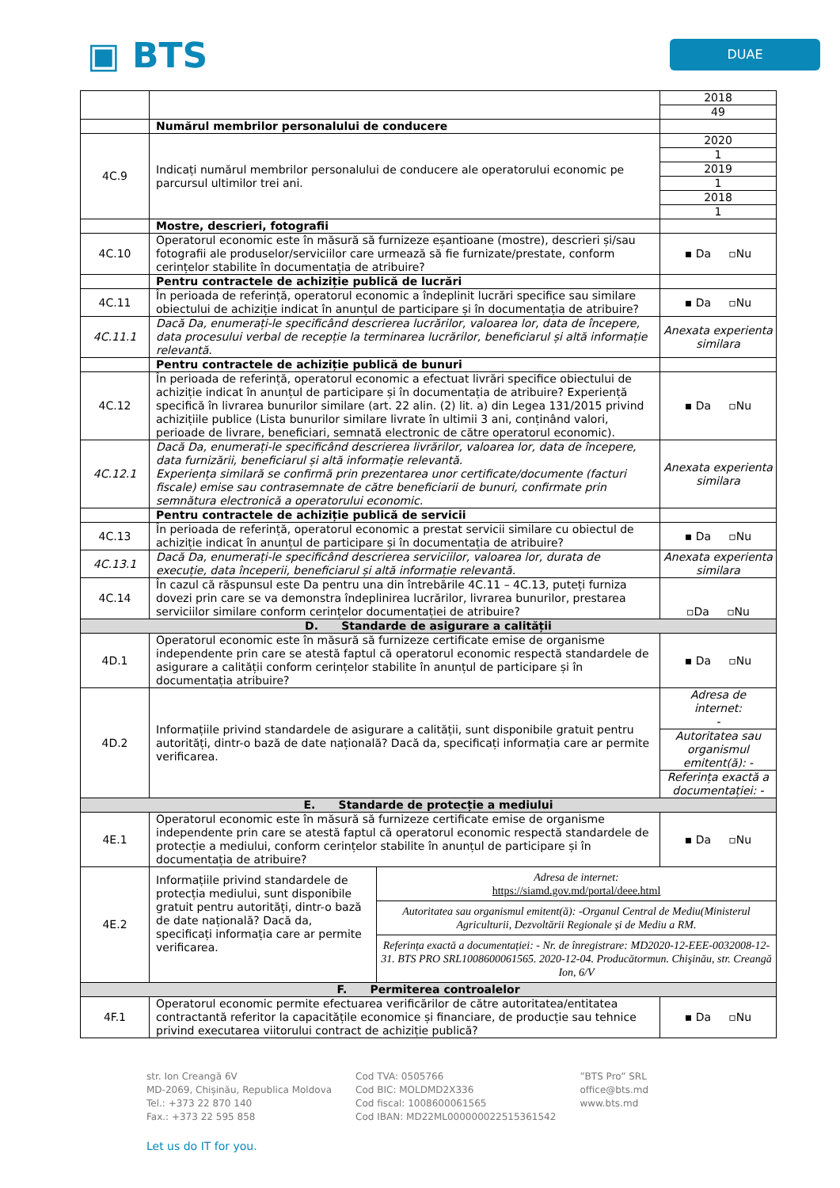▣ BTS
DUAE
| | | / 2018 / / 49 / |
| | Numărul membrilor personalului de conducere | |
| 4C.9 | Indicați numărul membrilor personalului de conducere ale operatorului economic pe parcursul ultimilor trei ani. | / 2020 / / 1 / / 2019 / / 1 / / 2018 / / 1 / |
| | Mostre, descrieri, fotografii | |
| 4C.10 | Operatorul economic este în măsură să furnizeze eșantioane (mostre), descrieri și/sau fotografii ale produselor/serviciilor care urmează să fie furnizate/prestate, conform cerințelor stabilite în documentația de atribuire? | ▪ Da ▫Nu |
| | Pentru contractele de achiziție publică de lucrări | |
| 4C.11 | În perioada de referință, operatorul economic a îndeplinit lucrări specifice sau similare obiectului de achiziție indicat în anunțul de participare și în documentația de atribuire? | ▪ Da ▫Nu |
| 4C.11.1 | Dacă Da, enumerați-le specificând descrierea lucrărilor, valoarea lor, data de începere, data procesului verbal de recepție la terminarea lucrărilor, beneficiarul și altă informație relevantă. | Anexata experienta similara |
| | Pentru contractele de achiziție publică de bunuri | |
| 4C.12 | În perioada de referință, operatorul economic a efectuat livrări specifice obiectului de achiziție indicat în anunțul de participare și în documentația de atribuire? Experiență specifică în livrarea bunurilor similare (art. 22 alin. (2) lit. a) din Legea 131/2015 privind achizițiile publice (Lista bunurilor similare livrate în ultimii 3 ani, conținând valori, perioade de livrare, beneficiari, semnată electronic de către operatorul economic). | ▪ Da ▫Nu |
| 4C.12.1 | Dacă Da, enumerați-le specificând descrierea livrărilor, valoarea lor, data de începere, data furnizării, beneficiarul și altă informație relevantă. Experiența similară se confirmă prin prezentarea unor certificate/documente (facturi fiscale) emise sau contrasemnate de către beneficiarii de bunuri, confirmate prin semnătura electronică a operatorului economic. | Anexata experienta similara |
| | Pentru contractele de achiziție publică de servicii | |
| 4C.13 | În perioada de referință, operatorul economic a prestat servicii similare cu obiectul de achiziție indicat în anunțul de participare și în documentația de atribuire? | ▪ Da ▫Nu |
| 4C.13.1 | Dacă Da, enumerați-le specificând descrierea serviciilor, valoarea lor, durata de execuție, data începerii, beneficiarul și altă informație relevantă. | Anexata experienta similara |
| 4C.14 | În cazul că răspunsul este Da pentru una din întrebările 4C.11 – 4C.13, puteți furniza dovezi prin care se va demonstra îndeplinirea lucrărilor, livrarea bunurilor, prestarea serviciilor similare conform cerințelor documentației de atribuire? | ▫Da ▫Nu |
| D. Standarde de asigurare a calității | | |
| 4D.1 | Operatorul economic este în măsură să furnizeze certificate emise de organisme independente prin care se atestă faptul că operatorul economic respectă standardele de asigurare a calității conform cerințelor stabilite în anunțul de participare și în documentația atribuire? | ▪ Da ▫Nu |
| 4D.2 | Informațiile privind standardele de asigurare a calității, sunt disponibile gratuit pentru autorități, dintr-o bază de date națională? Dacă da, specificați informația care ar permite verificarea. | / Adresa de internet: - / / Autoritatea sau organismul emitent(ă): - / / Referința exactă a documentației: - / |
| E. Standarde de protecție a mediului | | |
| 4E.1 | Operatorul economic este în măsură să furnizeze certificate emise de organisme independente prin care se atestă faptul că operatorul economic respectă standardele de protecție a mediului, conform cerințelor stabilite în anunțul de participare și în documentația de atribuire? | ▪ Da ▫Nu |
| 4E.2 | Informațiile privind standardele de protecția mediului, sunt disponibile gratuit pentru autorități, dintr-o bază de date națională? Dacă da, specificați informația care ar permite verificarea. Adresa de internet: https://siamd.gov.md/portal/deee.html Autoritatea sau organismul emitent(ă): -Organul Central de Mediu(Ministerul Agriculturii, Dezvoltării Regionale și de Mediu a RM. Referința exactă a documentației: - Nr. de înregistrare: MD2020-12-EEE-0032008-12-31. BTS PRO SRL1008600061565. 2020-12-04. Producătormun. Chişinău, str. Creangă Ion, 6/V | |
| F. Permiterea controalelor | | |
| 4F.1 | Operatorul economic permite efectuarea verificărilor de către autoritatea/entitatea contractantă referitor la capacitățile economice și financiare, de producție sau tehnice privind executarea viitorului contract de achiziție publică? | ▪ Da ▫Nu |
str. Ion Creangă 6V
MD-2069, Chișinău, Republica Moldova
Tel.: +373 22 870 140
Fax.: +373 22 595 858
Cod TVA: 0505766
Cod BIC: MOLDMD2X336
Cod fiscal: 1008600061565
Cod IBAN: MD22ML000000022515361542
”BTS Pro” SRL
office@bts.md
www.bts.md
Let us do IT for you.